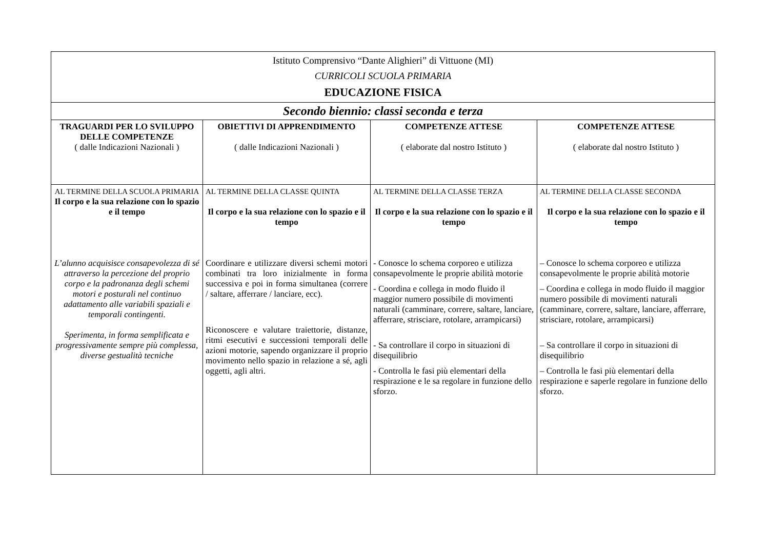| Istituto Comprensivo “Dante Alighieri” di Vittuone (MI) CURRICOLI SCUOLA PRIMARIA EDUCAZIONE FISICA | | | |
| Secondo biennio: classi seconda e terza | | | |
| TRAGUARDI PER LO SVILUPPO DELLE COMPETENZE ( dalle Indicazioni Nazionali ) | OBIETTIVI DI APPRENDIMENTO ( dalle Indicazioni Nazionali ) | COMPETENZE ATTESE ( elaborate dal nostro Istituto ) | COMPETENZE ATTESE ( elaborate dal nostro Istituto ) |
| AL TERMINE DELLA SCUOLA PRIMARIA Il corpo e la sua relazione con lo spazio e il tempo L’alunno acquisisce consapevolezza di sé attraverso la percezione del proprio corpo e la padronanza degli schemi motori e posturali nel continuo adattamento alle variabili spaziali e temporali contingenti. Sperimenta, in forma semplificata e progressivamente sempre più complessa, diverse gestualità tecniche | AL TERMINE DELLA CLASSE QUINTA Il corpo e la sua relazione con lo spazio e il tempo Coordinare e utilizzare diversi schemi motori combinati tra loro inizialmente in forma successiva e poi in forma simultanea (correre / saltare, afferrare / lanciare, ecc). Riconoscere e valutare traiettorie, distanze, ritmi esecutivi e successioni temporali delle azioni motorie, sapendo organizzare il proprio movimento nello spazio in relazione a sé, agli oggetti, agli altri. | AL TERMINE DELLA CLASSE TERZA Il corpo e la sua relazione con lo spazio e il tempo - Conosce lo schema corporeo e utilizza consapevolmente le proprie abilità motorie - Coordina e collega in modo fluido il maggior numero possibile di movimenti naturali (camminare, correre, saltare, lanciare, afferrare, strisciare, rotolare, arrampicarsi) - Sa controllare il corpo in situazioni di disequilibrio - Controlla le fasi più elementari della respirazione e le sa regolare in funzione dello sforzo. | AL TERMINE DELLA CLASSE SECONDA Il corpo e la sua relazione con lo spazio e il tempo – Conosce lo schema corporeo e utilizza consapevolmente le proprie abilità motorie – Coordina e collega in modo fluido il maggior numero possibile di movimenti naturali (camminare, correre, saltare, lanciare, afferrare, strisciare, rotolare, arrampicarsi) – Sa controllare il corpo in situazioni di disequilibrio – Controlla le fasi più elementari della respirazione e saperle regolare in funzione dello sforzo. |